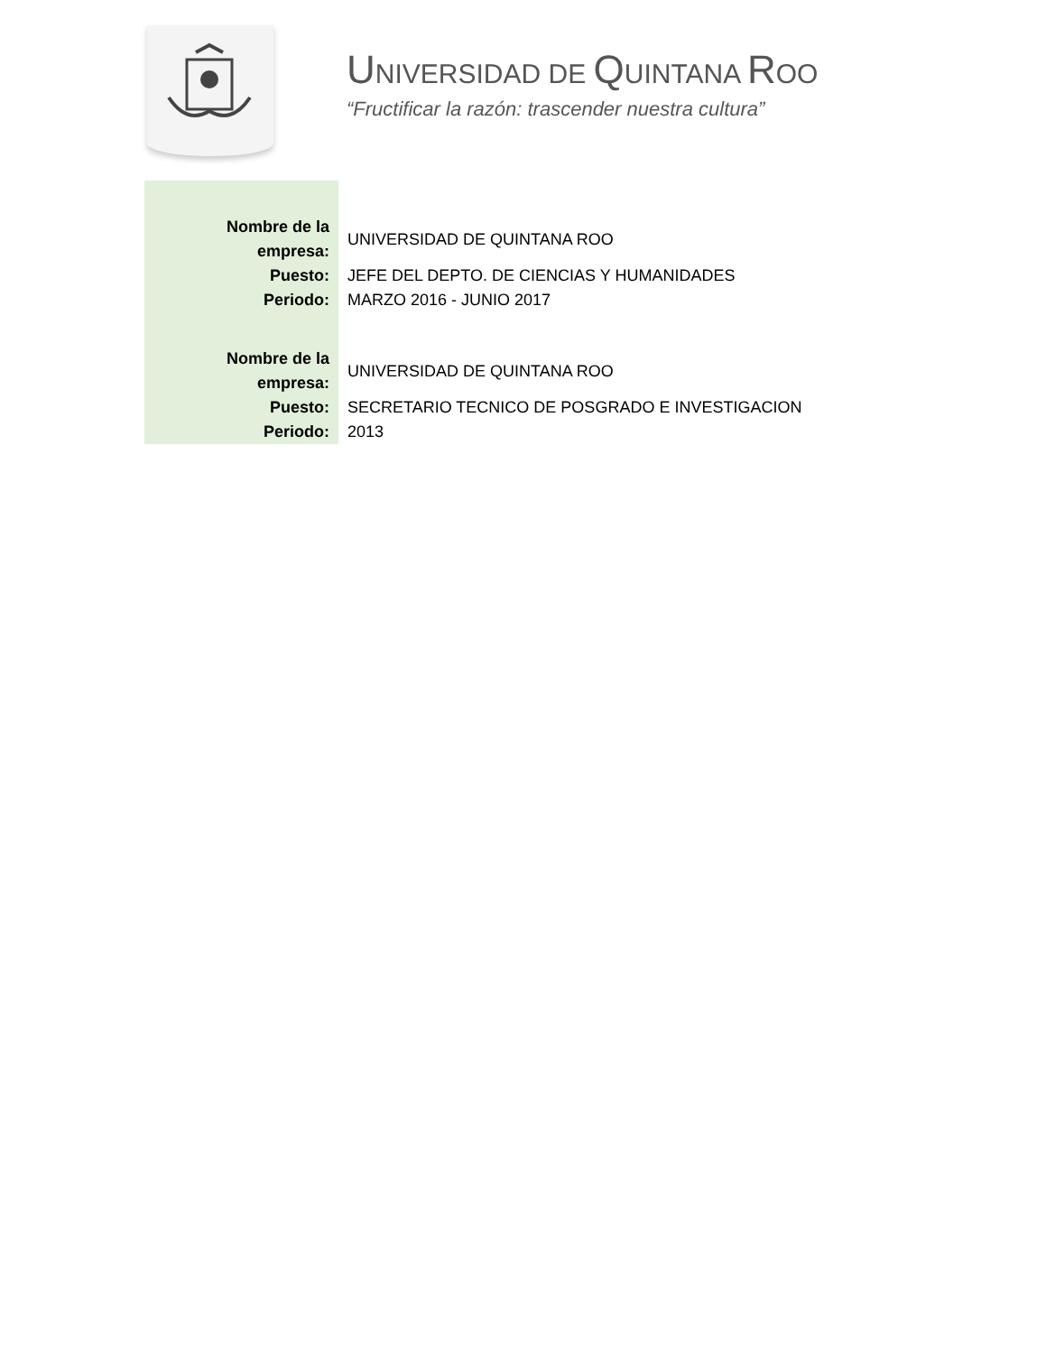UNIVERSIDAD DE QUINTANA ROO
“Fructificar la razón: trascender nuestra cultura”
| Nombre de la empresa: | UNIVERSIDAD DE QUINTANA ROO |
| Puesto: | JEFE DEL DEPTO. DE CIENCIAS Y HUMANIDADES |
| Periodo: | MARZO 2016 - JUNIO 2017 |
| Nombre de la empresa: | UNIVERSIDAD DE QUINTANA ROO |
| Puesto: | SECRETARIO TECNICO DE POSGRADO E INVESTIGACION |
| Periodo: | 2013 |